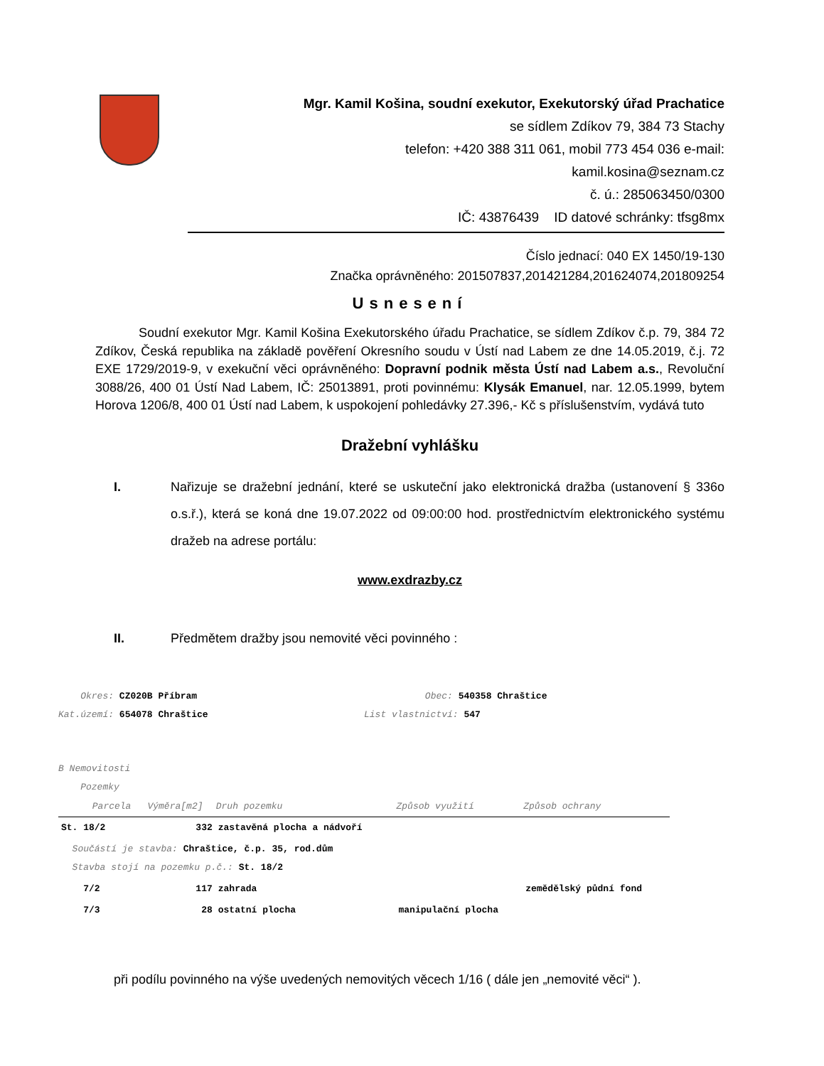Mgr. Kamil Košina, soudní exekutor, Exekutorský úřad Prachatice
se sídlem Zdíkov 79, 384 73 Stachy
telefon: +420 388 311 061, mobil 773 454 036 e-mail: kamil.kosina@seznam.cz
č. ú.: 285063450/0300
IČ: 43876439 ID datové schránky: tfsg8mx
Číslo jednací: 040 EX 1450/19-130
Značka oprávněného: 201507837,201421284,201624074,201809254
Usnesení
Soudní exekutor Mgr. Kamil Košina Exekutorského úřadu Prachatice, se sídlem Zdíkov č.p. 79, 384 72 Zdíkov, Česká republika na základě pověření Okresního soudu v Ústí nad Labem ze dne 14.05.2019, č.j. 72 EXE 1729/2019-9, v exekuční věci oprávněného: Dopravní podnik města Ústí nad Labem a.s., Revoluční 3088/26, 400 01 Ústí Nad Labem, IČ: 25013891, proti povinnému: Klysák Emanuel, nar. 12.05.1999, bytem Horova 1206/8, 400 01 Ústí nad Labem, k uspokojení pohledávky 27.396,- Kč s příslušenstvím, vydává tuto
Dražební vyhlášku
I.
Nařizuje se dražební jednání, které se uskuteční jako elektronická dražba (ustanovení § 336o o.s.ř.), která se koná dne 19.07.2022 od 09:00:00 hod. prostřednictvím elektronického systému dražeb na adrese portálu:
www.exdrazby.cz
II. Předmětem dražby jsou nemovité věci povinného :
Okres: CZ020B Příbram
Kat.území: 654078 Chraštice
Obec: 540358 Chraštice
List vlastnictví: 547
B Nemovitosti
Pozemky
| Parcela | Výměra[m2] | Druh pozemku | Způsob využití | Způsob ochrany |
| --- | --- | --- | --- | --- |
| St. 18/2 | 332 | zastavěná plocha a nádvoří | | |
| Součástí je stavba: Chraštice, č.p. 35, rod.dům Stavba stojí na pozemku p.č.: St. 18/2 | | | | |
| 7/2 | 117 | zahrada | | zemědělský půdní fond |
| 7/3 | 28 | ostatní plocha | manipulační plocha | |
při podílu povinného na výše uvedených nemovitých věcech 1/16 ( dále jen „nemovité věci“ ).